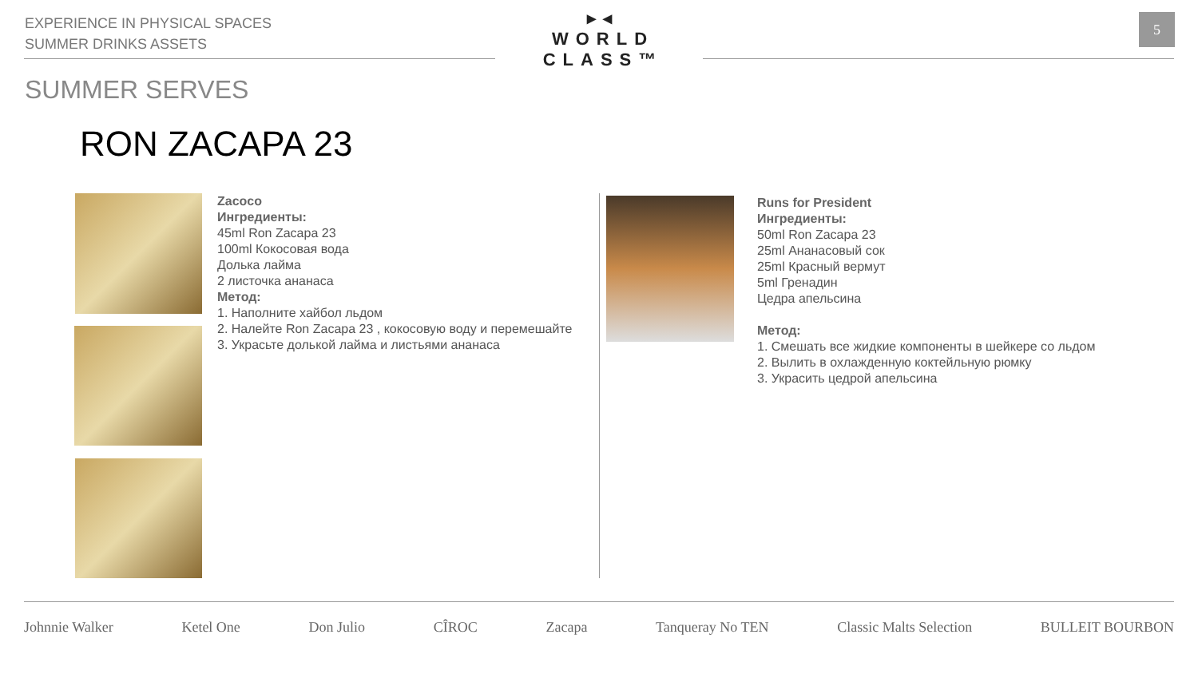EXPERIENCE IN PHYSICAL SPACES
SUMMER DRINKS ASSETS
▸◂
WORLD CLASS™
5
SUMMER SERVES
RON ZACAPA 23
Zacoco
Ингредиенты:
45ml Ron Zacapa 23
100ml Кокосовая вода
Долька лайма
2 листочка ананаса
Метод:
1. Наполните хайбол льдом
2. Налейте Ron Zacapa 23 , кокосовую воду и перемешайте
3. Украсьте долькой лайма и листьями ананаса
Runs for President
Ингредиенты:
50ml Ron Zacapa 23
25ml Ананасовый сок
25ml Красный вермут
5ml Гренадин
Цедра апельсина
Метод:
1. Смешать все жидкие компоненты в шейкере со льдом
2. Вылить в охлажденную коктейльную рюмку
3. Украсить цедрой апельсина
Johnnie Walker Ketel One Don Julio CÎROC Zacapa Tanqueray No TEN Classic Malts Selection BULLEIT BOURBON